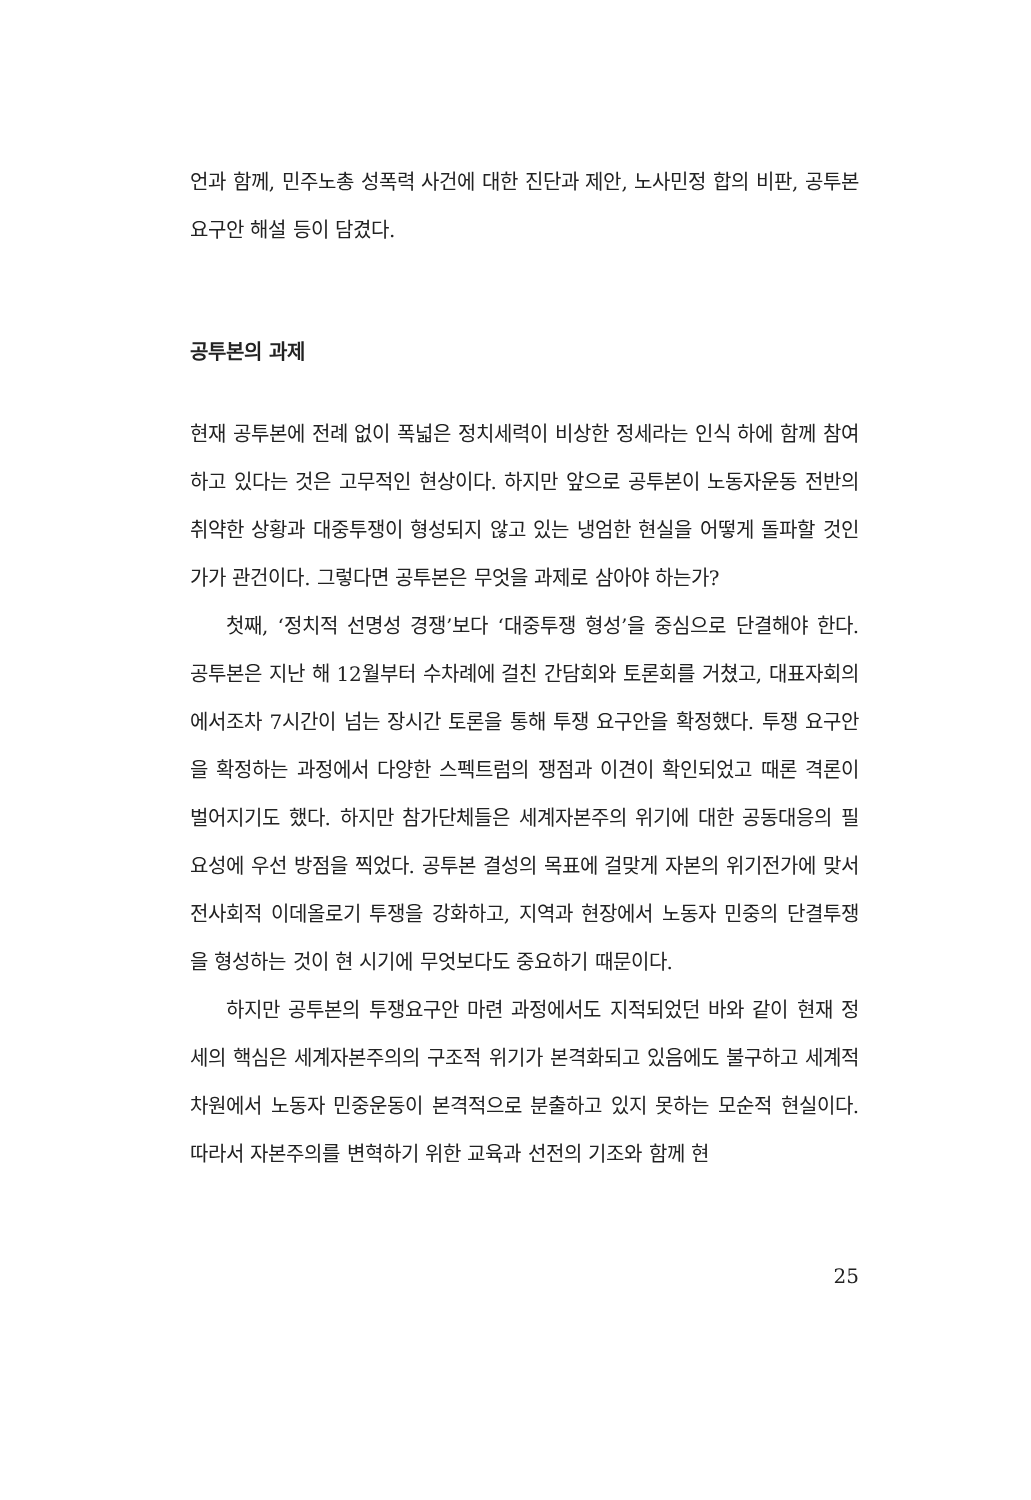언과 함께, 민주노총 성폭력 사건에 대한 진단과 제안, 노사민정 합의 비판, 공투본 요구안 해설 등이 담겼다.
공투본의 과제
현재 공투본에 전례 없이 폭넓은 정치세력이 비상한 정세라는 인식 하에 함께 참여하고 있다는 것은 고무적인 현상이다. 하지만 앞으로 공투본이 노동자운동 전반의 취약한 상황과 대중투쟁이 형성되지 않고 있는 냉엄한 현실을 어떻게 돌파할 것인가가 관건이다. 그렇다면 공투본은 무엇을 과제로 삼아야 하는가?
첫째, ‘정치적 선명성 경쟁’보다 ‘대중투쟁 형성’을 중심으로 단결해야 한다. 공투본은 지난 해 12월부터 수차례에 걸친 간담회와 토론회를 거쳤고, 대표자회의에서조차 7시간이 넘는 장시간 토론을 통해 투쟁 요구안을 확정했다. 투쟁 요구안을 확정하는 과정에서 다양한 스펙트럼의 쟁점과 이견이 확인되었고 때론 격론이 벌어지기도 했다. 하지만 참가단체들은 세계자본주의 위기에 대한 공동대응의 필요성에 우선 방점을 찍었다. 공투본 결성의 목표에 걸맞게 자본의 위기전가에 맞서 전사회적 이데올로기 투쟁을 강화하고, 지역과 현장에서 노동자 민중의 단결투쟁을 형성하는 것이 현 시기에 무엇보다도 중요하기 때문이다.
하지만 공투본의 투쟁요구안 마련 과정에서도 지적되었던 바와 같이 현재 정세의 핵심은 세계자본주의의 구조적 위기가 본격화되고 있음에도 불구하고 세계적 차원에서 노동자 민중운동이 본격적으로 분출하고 있지 못하는 모순적 현실이다. 따라서 자본주의를 변혁하기 위한 교육과 선전의 기조와 함께 현
25